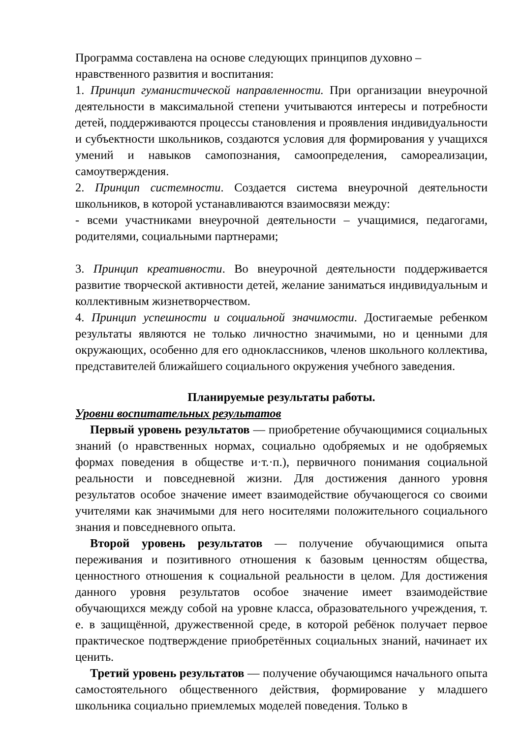Программа составлена на основе следующих принципов духовно –
нравственного развития и воспитания:
1. Принцип гуманистической направленности. При организации внеурочной деятельности в максимальной степени учитываются интересы и потребности детей, поддерживаются процессы становления и проявления индивидуальности и субъектности школьников, создаются условия для формирования у учащихся умений и навыков самопознания, самоопределения, самореализации, самоутверждения.
2. Принцип системности. Создается система внеурочной деятельности школьников, в которой устанавливаются взаимосвязи между:
- всеми участниками внеурочной деятельности – учащимися, педагогами, родителями, социальными партнерами;
3. Принцип креативности. Во внеурочной деятельности поддерживается развитие творческой активности детей, желание заниматься индивидуальным и коллективным жизнетворчеством.
4. Принцип успешности и социальной значимости. Достигаемые ребенком результаты являются не только личностно значимыми, но и ценными для окружающих, особенно для его одноклассников, членов школьного коллектива, представителей ближайшего социального окружения учебного заведения.
Планируемые результаты работы.
Уровни воспитательных результатов
Первый уровень результатов — приобретение обучающимися социальных знаний (о нравственных нормах, социально одобряемых и не одобряемых формах поведения в обществе и·т.·п.), первичного понимания социальной реальности и повседневной жизни. Для достижения данного уровня результатов особое значение имеет взаимодействие обучающегося со своими учителями как значимыми для него носителями положительного социального знания и повседневного опыта.
Второй уровень результатов — получение обучающимися опыта переживания и позитивного отношения к базовым ценностям общества, ценностного отношения к социальной реальности в целом. Для достижения данного уровня результатов особое значение имеет взаимодействие обучающихся между собой на уровне класса, образовательного учреждения, т. е. в защищённой, дружественной среде, в которой ребёнок получает первое практическое подтверждение приобретённых социальных знаний, начинает их ценить.
Третий уровень результатов — получение обучающимся начального опыта самостоятельного общественного действия, формирование у младшего школьника социально приемлемых моделей поведения. Только в